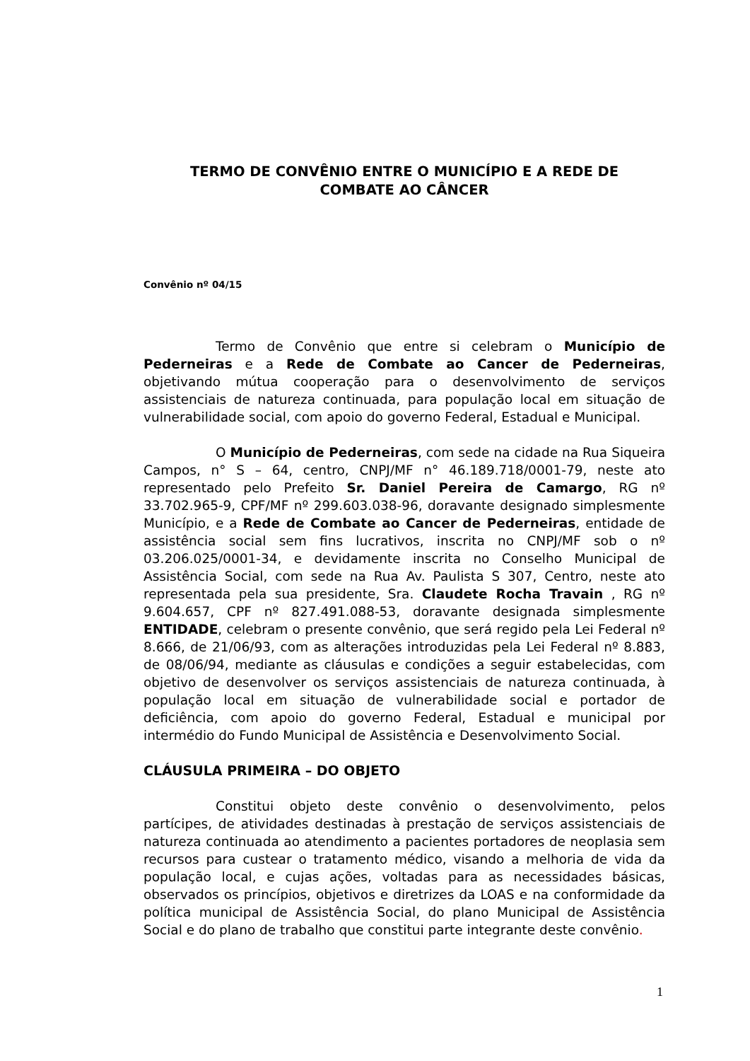TERMO DE CONVÊNIO ENTRE O MUNICÍPIO E A REDE DE
COMBATE AO CÂNCER
Convênio nº 04/15
Termo de Convênio que entre si celebram o Município de Pederneiras e a Rede de Combate ao Cancer de Pederneiras, objetivando mútua cooperação para o desenvolvimento de serviços assistenciais de natureza continuada, para população local em situação de vulnerabilidade social, com apoio do governo Federal, Estadual e Municipal.
O Município de Pederneiras, com sede na cidade na Rua Siqueira Campos, n° S – 64, centro, CNPJ/MF n° 46.189.718/0001-79, neste ato representado pelo Prefeito Sr. Daniel Pereira de Camargo, RG nº 33.702.965-9, CPF/MF nº 299.603.038-96, doravante designado simplesmente Município, e a Rede de Combate ao Cancer de Pederneiras, entidade de assistência social sem fins lucrativos, inscrita no CNPJ/MF sob o nº 03.206.025/0001-34, e devidamente inscrita no Conselho Municipal de Assistência Social, com sede na Rua Av. Paulista S 307, Centro, neste ato representada pela sua presidente, Sra. Claudete Rocha Travain , RG nº 9.604.657, CPF nº 827.491.088-53, doravante designada simplesmente ENTIDADE, celebram o presente convênio, que será regido pela Lei Federal nº 8.666, de 21/06/93, com as alterações introduzidas pela Lei Federal nº 8.883, de 08/06/94, mediante as cláusulas e condições a seguir estabelecidas, com objetivo de desenvolver os serviços assistenciais de natureza continuada, à população local em situação de vulnerabilidade social e portador de deficiência, com apoio do governo Federal, Estadual e municipal por intermédio do Fundo Municipal de Assistência e Desenvolvimento Social.
CLÁUSULA PRIMEIRA – DO OBJETO
Constitui objeto deste convênio o desenvolvimento, pelos partícipes, de atividades destinadas à prestação de serviços assistenciais de natureza continuada ao atendimento a pacientes portadores de neoplasia sem recursos para custear o tratamento médico, visando a melhoria de vida da população local, e cujas ações, voltadas para as necessidades básicas, observados os princípios, objetivos e diretrizes da LOAS e na conformidade da política municipal de Assistência Social, do plano Municipal de Assistência Social e do plano de trabalho que constitui parte integrante deste convênio.
1